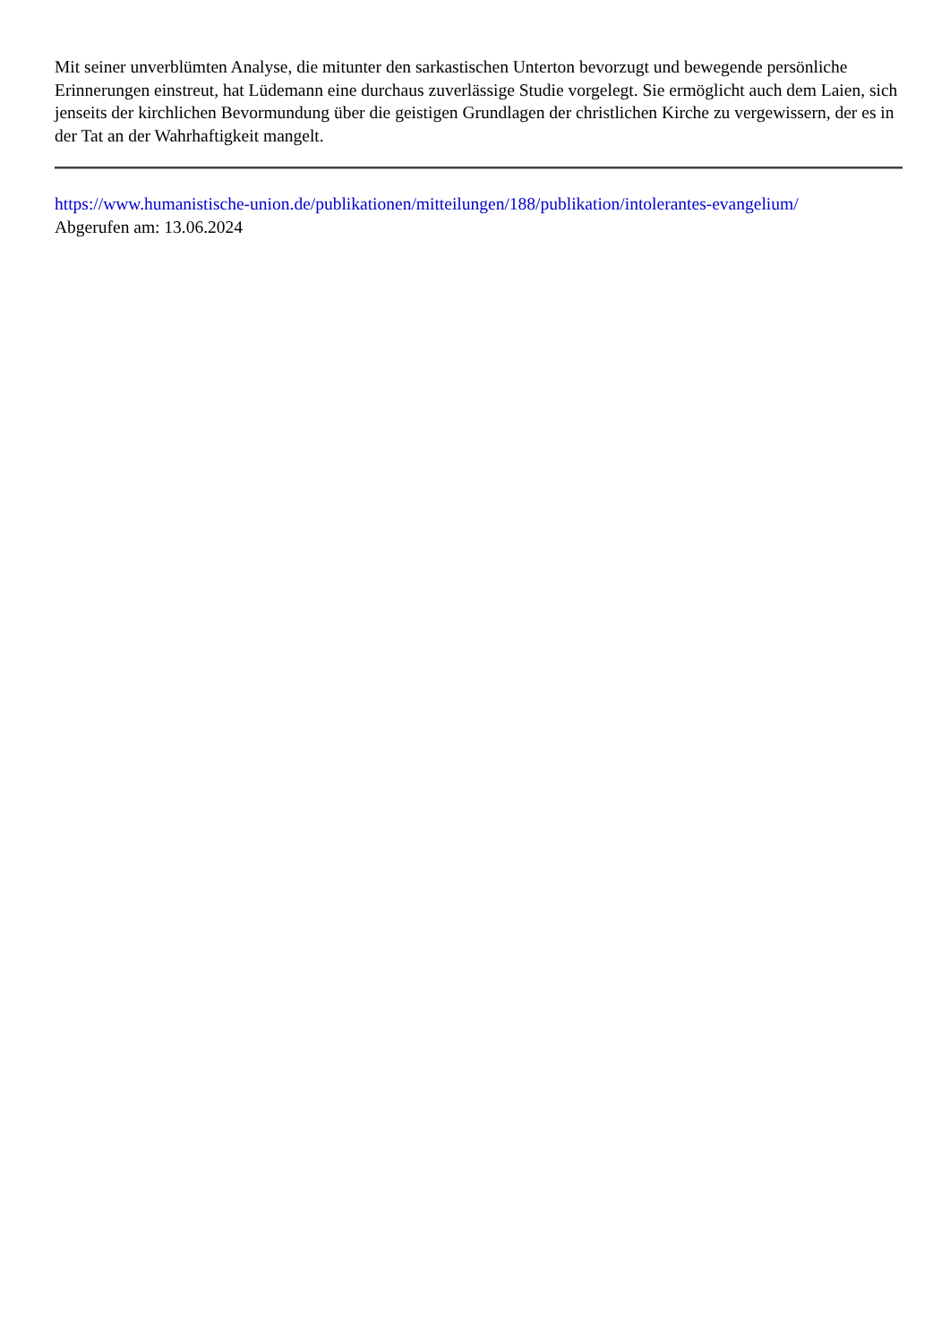Mit seiner unverblümten Analyse, die mitunter den sarkastischen Unterton bevorzugt und bewegende persönliche Erinnerungen einstreut, hat Lüdemann eine durchaus zuverlässige Studie vorgelegt. Sie ermöglicht auch dem Laien, sich jenseits der kirchlichen Bevormundung über die geistigen Grundlagen der christlichen Kirche zu vergewissern, der es in der Tat an der Wahrhaftigkeit mangelt.
https://www.humanistische-union.de/publikationen/mitteilungen/188/publikation/intolerantes-evangelium/
Abgerufen am: 13.06.2024